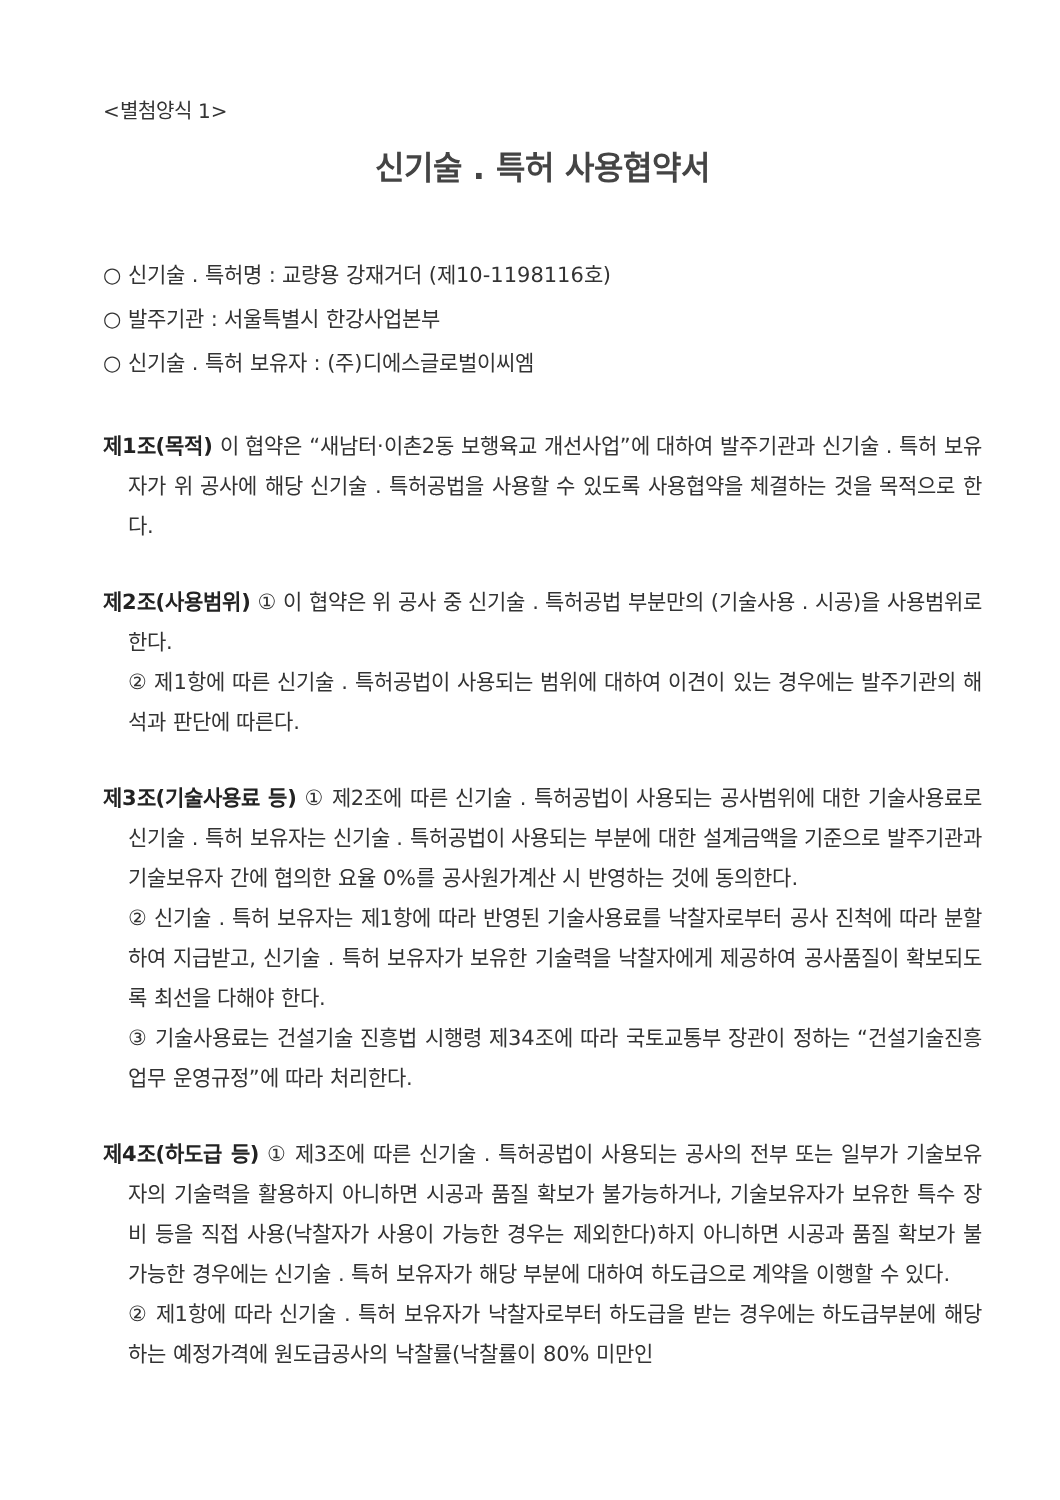<별첨양식 1>
신기술 . 특허 사용협약서
○ 신기술 . 특허명 : 교량용 강재거더 (제10-1198116호)
○ 발주기관 : 서울특별시 한강사업본부
○ 신기술 . 특허 보유자 : (주)디에스글로벌이씨엠
제1조(목적) 이 협약은 “새남터·이촌2동 보행육교 개선사업”에 대하여 발주기관과 신기술 . 특허 보유자가 위 공사에 해당 신기술 . 특허공법을 사용할 수 있도록 사용협약을 체결하는 것을 목적으로 한다.
제2조(사용범위) ① 이 협약은 위 공사 중 신기술 . 특허공법 부분만의 (기술사용 . 시공)을 사용범위로 한다.
② 제1항에 따른 신기술 . 특허공법이 사용되는 범위에 대하여 이견이 있는 경우에는 발주기관의 해석과 판단에 따른다.
제3조(기술사용료 등) ① 제2조에 따른 신기술 . 특허공법이 사용되는 공사범위에 대한 기술사용료로 신기술 . 특허 보유자는 신기술 . 특허공법이 사용되는 부분에 대한 설계금액을 기준으로 발주기관과 기술보유자 간에 협의한 요율 0%를 공사원가계산 시 반영하는 것에 동의한다.
② 신기술 . 특허 보유자는 제1항에 따라 반영된 기술사용료를 낙찰자로부터 공사 진척에 따라 분할하여 지급받고, 신기술 . 특허 보유자가 보유한 기술력을 낙찰자에게 제공하여 공사품질이 확보되도록 최선을 다해야 한다.
③ 기술사용료는 건설기술 진흥법 시행령 제34조에 따라 국토교통부 장관이 정하는 “건설기술진흥업무 운영규정”에 따라 처리한다.
제4조(하도급 등) ① 제3조에 따른 신기술 . 특허공법이 사용되는 공사의 전부 또는 일부가 기술보유자의 기술력을 활용하지 아니하면 시공과 품질 확보가 불가능하거나, 기술보유자가 보유한 특수 장비 등을 직접 사용(낙찰자가 사용이 가능한 경우는 제외한다)하지 아니하면 시공과 품질 확보가 불가능한 경우에는 신기술 . 특허 보유자가 해당 부분에 대하여 하도급으로 계약을 이행할 수 있다.
② 제1항에 따라 신기술 . 특허 보유자가 낙찰자로부터 하도급을 받는 경우에는 하도급부분에 해당하는 예정가격에 원도급공사의 낙찰률(낙찰률이 80% 미만인